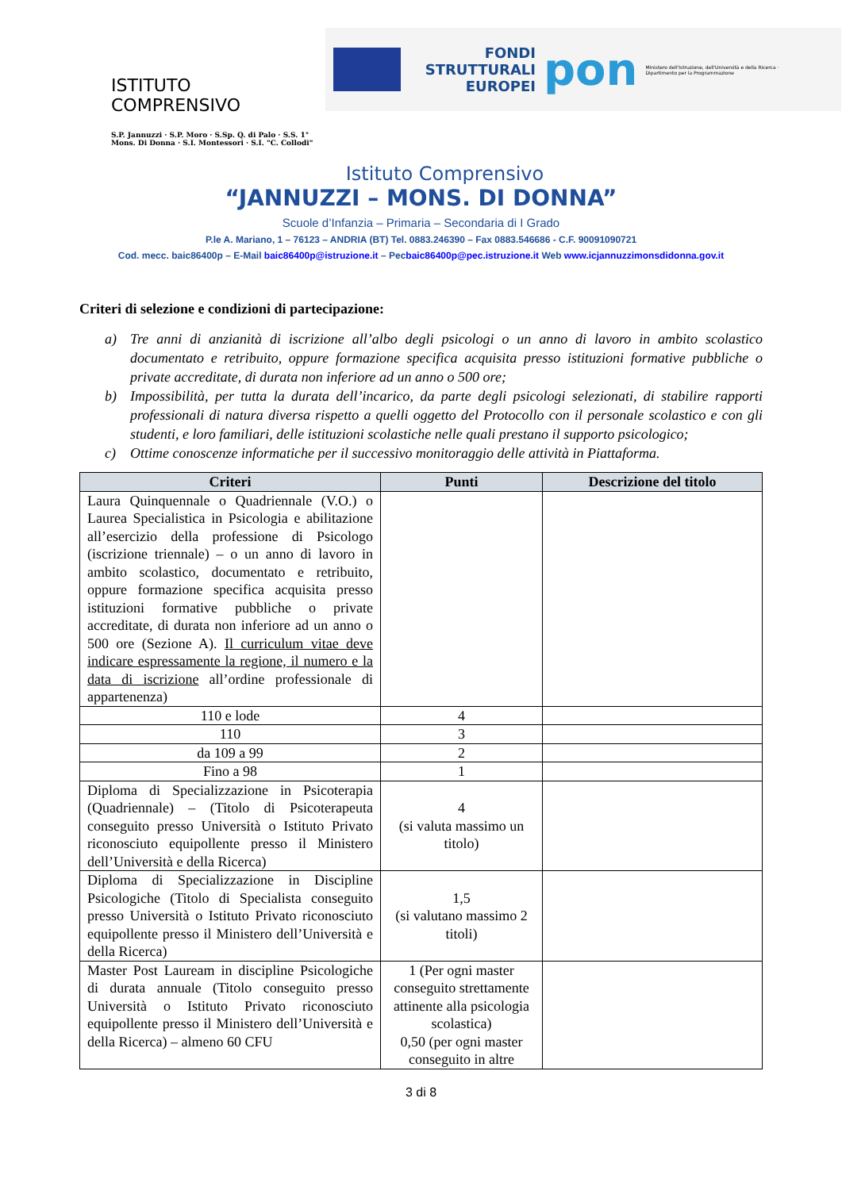ISTITUTO COMPRENSIVO
S.P. Jannuzzi · S.P. Moro · S.Sp. Q. di Palo · S.S. 1° Mons. Di Donna · S.I. Montessori · S.I. "C. Collodi"
FONDI STRUTTURALI EUROPEI
pon
Ministero dell'Istruzione, dell'Università e della Ricerca · Dipartimento per la Programmazione
Istituto Comprensivo
“JANNUZZI – MONS. DI DONNA”
Scuole d’Infanzia – Primaria – Secondaria di I Grado
P.le A. Mariano, 1 – 76123 – ANDRIA (BT) Tel. 0883.246390 – Fax 0883.546686 - C.F. 90091090721
Cod. mecc. baic86400p – E-Mail baic86400p@istruzione.it – Pecbaic86400p@pec.istruzione.it Web www.icjannuzzimonsdidonna.gov.it
Criteri di selezione e condizioni di partecipazione:
a) Tre anni di anzianità di iscrizione all’albo degli psicologi o un anno di lavoro in ambito scolastico documentato e retribuito, oppure formazione specifica acquisita presso istituzioni formative pubbliche o private accreditate, di durata non inferiore ad un anno o 500 ore;
b) Impossibilità, per tutta la durata dell’incarico, da parte degli psicologi selezionati, di stabilire rapporti professionali di natura diversa rispetto a quelli oggetto del Protocollo con il personale scolastico e con gli studenti, e loro familiari, delle istituzioni scolastiche nelle quali prestano il supporto psicologico;
c) Ottime conoscenze informatiche per il successivo monitoraggio delle attività in Piattaforma.
| Criteri | Punti | Descrizione del titolo |
| --- | --- | --- |
| Laura Quinquennale o Quadriennale (V.O.) o Laurea Specialistica in Psicologia e abilitazione all’esercizio della professione di Psicologo (iscrizione triennale) – o un anno di lavoro in ambito scolastico, documentato e retribuito, oppure formazione specifica acquisita presso istituzioni formative pubbliche o private accreditate, di durata non inferiore ad un anno o 500 ore (Sezione A). Il curriculum vitae deve indicare espressamente la regione, il numero e la data di iscrizione all’ordine professionale di appartenenza) | | |
| 110 e lode | 4 | |
| 110 | 3 | |
| da 109 a 99 | 2 | |
| Fino a 98 | 1 | |
| Diploma di Specializzazione in Psicoterapia (Quadriennale) – (Titolo di Psicoterapeuta conseguito presso Università o Istituto Privato riconosciuto equipollente presso il Ministero dell’Università e della Ricerca) | 4 (si valuta massimo un titolo) | |
| Diploma di Specializzazione in Discipline Psicologiche (Titolo di Specialista conseguito presso Università o Istituto Privato riconosciuto equipollente presso il Ministero dell’Università e della Ricerca) | 1,5 (si valutano massimo 2 titoli) | |
| Master Post Lauream in discipline Psicologiche di durata annuale (Titolo conseguito presso Università o Istituto Privato riconosciuto equipollente presso il Ministero dell’Università e della Ricerca) – almeno 60 CFU | 1 (Per ogni master conseguito strettamente attinente alla psicologia scolastica) 0,50 (per ogni master conseguito in altre | |
3 di 8